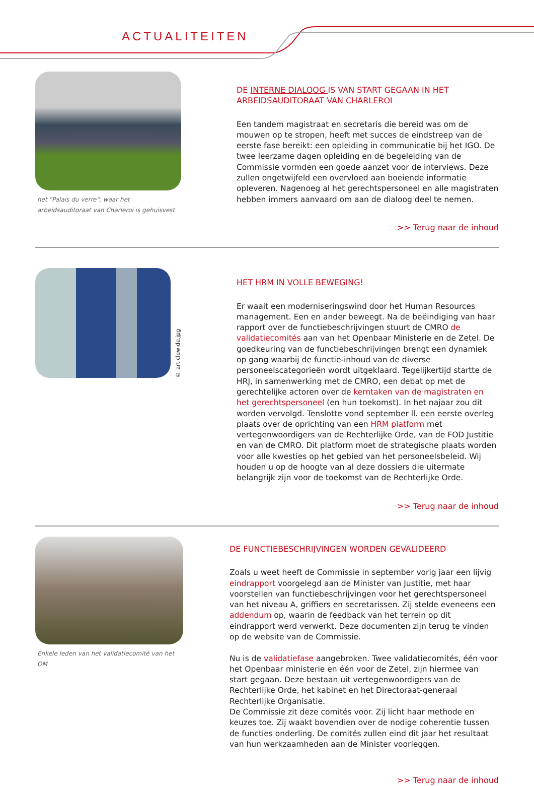ACTUALITEITEN
het "Palais du verre"; waar het arbeidsauditoraat van Charleroi is gehuisvest
DE INTERNE DIALOOG IS VAN START GEGAAN IN HET ARBEIDSAUDITORAAT VAN CHARLEROI
Een tandem magistraat en secretaris die bereid was om de mouwen op te stropen, heeft met succes de eindstreep van de eerste fase bereikt: een opleiding in communicatie bij het IGO. De twee leerzame dagen opleiding en de begeleiding van de Commissie vormden een goede aanzet voor de interviews. Deze zullen ongetwijfeld een overvloed aan boeiende informatie opleveren. Nagenoeg al het gerechtspersoneel en alle magistraten hebben immers aanvaard om aan de dialoog deel te nemen.
>> Terug naar de inhoud
© articlewide.jpg
HET HRM IN VOLLE BEWEGING!
Er waait een moderniseringswind door het Human Resources management. Een en ander beweegt. Na de beëindiging van haar rapport over de functiebeschrijvingen stuurt de CMRO de validatiecomités aan van het Openbaar Ministerie en de Zetel. De goedkeuring van de functiebeschrijvingen brengt een dynamiek op gang waarbij de functie-inhoud van de diverse personeelscategorieën wordt uitgeklaard. Tegelijkertijd startte de HRJ, in samenwerking met de CMRO, een debat op met de gerechtelijke actoren over de kerntaken van de magistraten en het gerechtspersoneel (en hun toekomst). In het najaar zou dit worden vervolgd. Tenslotte vond september ll. een eerste overleg plaats over de oprichting van een HRM platform met vertegenwoordigers van de Rechterlijke Orde, van de FOD Justitie en van de CMRO. Dit platform moet de strategische plaats worden voor alle kwesties op het gebied van het personeelsbeleid. Wij houden u op de hoogte van al deze dossiers die uitermate belangrijk zijn voor de toekomst van de Rechterlijke Orde.
>> Terug naar de inhoud
Enkele leden van het validatiecomité van het OM
DE FUNCTIEBESCHRIJVINGEN WORDEN GEVALIDEERD
Zoals u weet heeft de Commissie in september vorig jaar een lijvig eindrapport voorgelegd aan de Minister van Justitie, met haar voorstellen van functiebeschrijvingen voor het gerechtspersoneel van het niveau A, griffiers en secretarissen. Zij stelde eveneens een addendum op, waarin de feedback van het terrein op dit eindrapport werd verwerkt. Deze documenten zijn terug te vinden op de website van de Commissie.
Nu is de validatiefase aangebroken. Twee validatiecomités, één voor het Openbaar ministerie en één voor de Zetel, zijn hiermee van start gegaan. Deze bestaan uit vertegenwoordigers van de Rechterlijke Orde, het kabinet en het Directoraat-generaal Rechterlijke Organisatie.
De Commissie zit deze comités voor. Zij licht haar methode en keuzes toe. Zij waakt bovendien over de nodige coherentie tussen de functies onderling. De comités zullen eind dit jaar het resultaat van hun werkzaamheden aan de Minister voorleggen.
>> Terug naar de inhoud